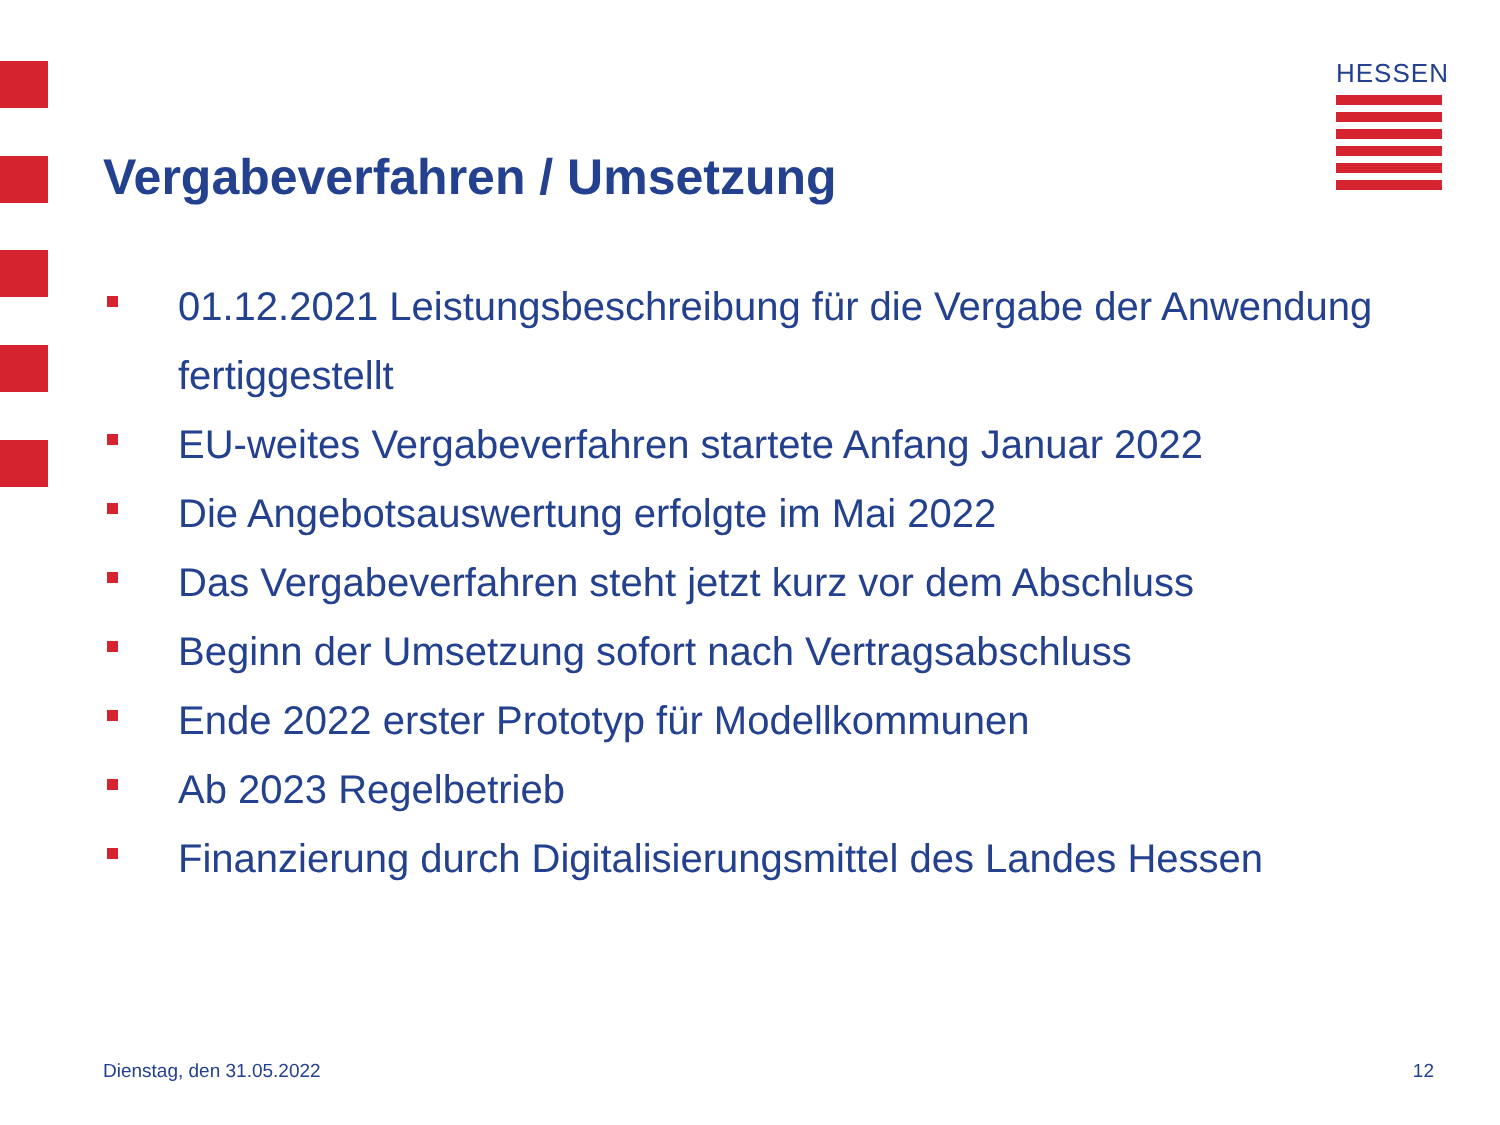HESSEN
Vergabeverfahren / Umsetzung
01.12.2021 Leistungsbeschreibung für die Vergabe der Anwendung fertiggestellt
EU-weites Vergabeverfahren startete Anfang Januar 2022
Die Angebotsauswertung erfolgte im Mai 2022
Das Vergabeverfahren steht jetzt kurz vor dem Abschluss
Beginn der Umsetzung sofort nach Vertragsabschluss
Ende 2022 erster Prototyp für Modellkommunen
Ab 2023 Regelbetrieb
Finanzierung durch Digitalisierungsmittel des Landes Hessen
Dienstag, den 31.05.2022 12